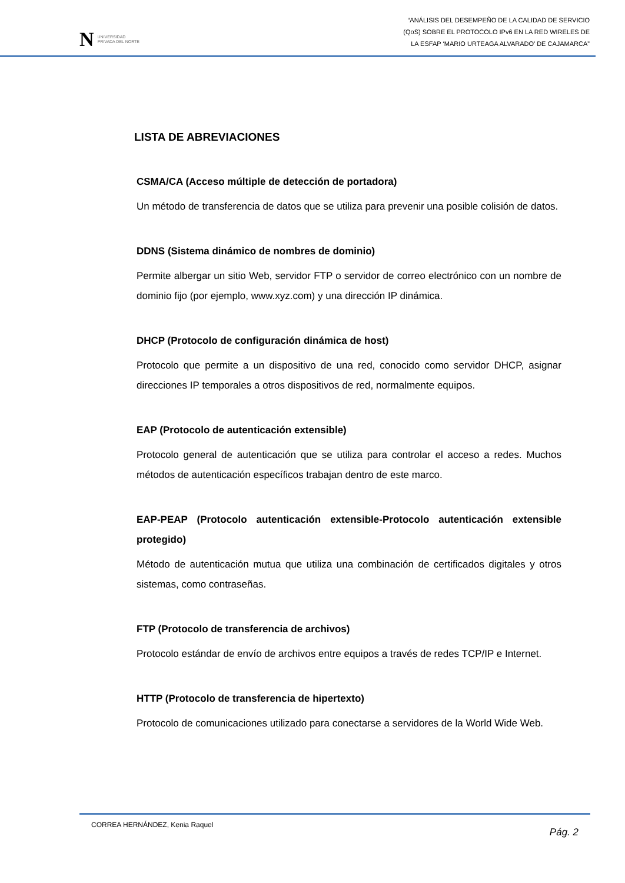N UNIVERSIDAD
PRIVADA DEL NORTE
“ANÁLISIS DEL DESEMPEÑO DE LA CALIDAD DE SERVICIO
(QoS) SOBRE EL PROTOCOLO IPv6 EN LA RED WIRELES DE
LA ESFAP ‘MARIO URTEAGA ALVARADO’ DE CAJAMARCA”
LISTA DE ABREVIACIONES
CSMA/CA (Acceso múltiple de detección de portadora)
Un método de transferencia de datos que se utiliza para prevenir una posible colisión de datos.
DDNS (Sistema dinámico de nombres de dominio)
Permite albergar un sitio Web, servidor FTP o servidor de correo electrónico con un nombre de dominio fijo (por ejemplo, www.xyz.com) y una dirección IP dinámica.
DHCP (Protocolo de configuración dinámica de host)
Protocolo que permite a un dispositivo de una red, conocido como servidor DHCP, asignar direcciones IP temporales a otros dispositivos de red, normalmente equipos.
EAP (Protocolo de autenticación extensible)
Protocolo general de autenticación que se utiliza para controlar el acceso a redes. Muchos métodos de autenticación específicos trabajan dentro de este marco.
EAP-PEAP (Protocolo autenticación extensible-Protocolo autenticación extensible protegido)
Método de autenticación mutua que utiliza una combinación de certificados digitales y otros sistemas, como contraseñas.
FTP (Protocolo de transferencia de archivos)
Protocolo estándar de envío de archivos entre equipos a través de redes TCP/IP e Internet.
HTTP (Protocolo de transferencia de hipertexto)
Protocolo de comunicaciones utilizado para conectarse a servidores de la World Wide Web.
CORREA HERNÁNDEZ, Kenia Raquel Pág. 2